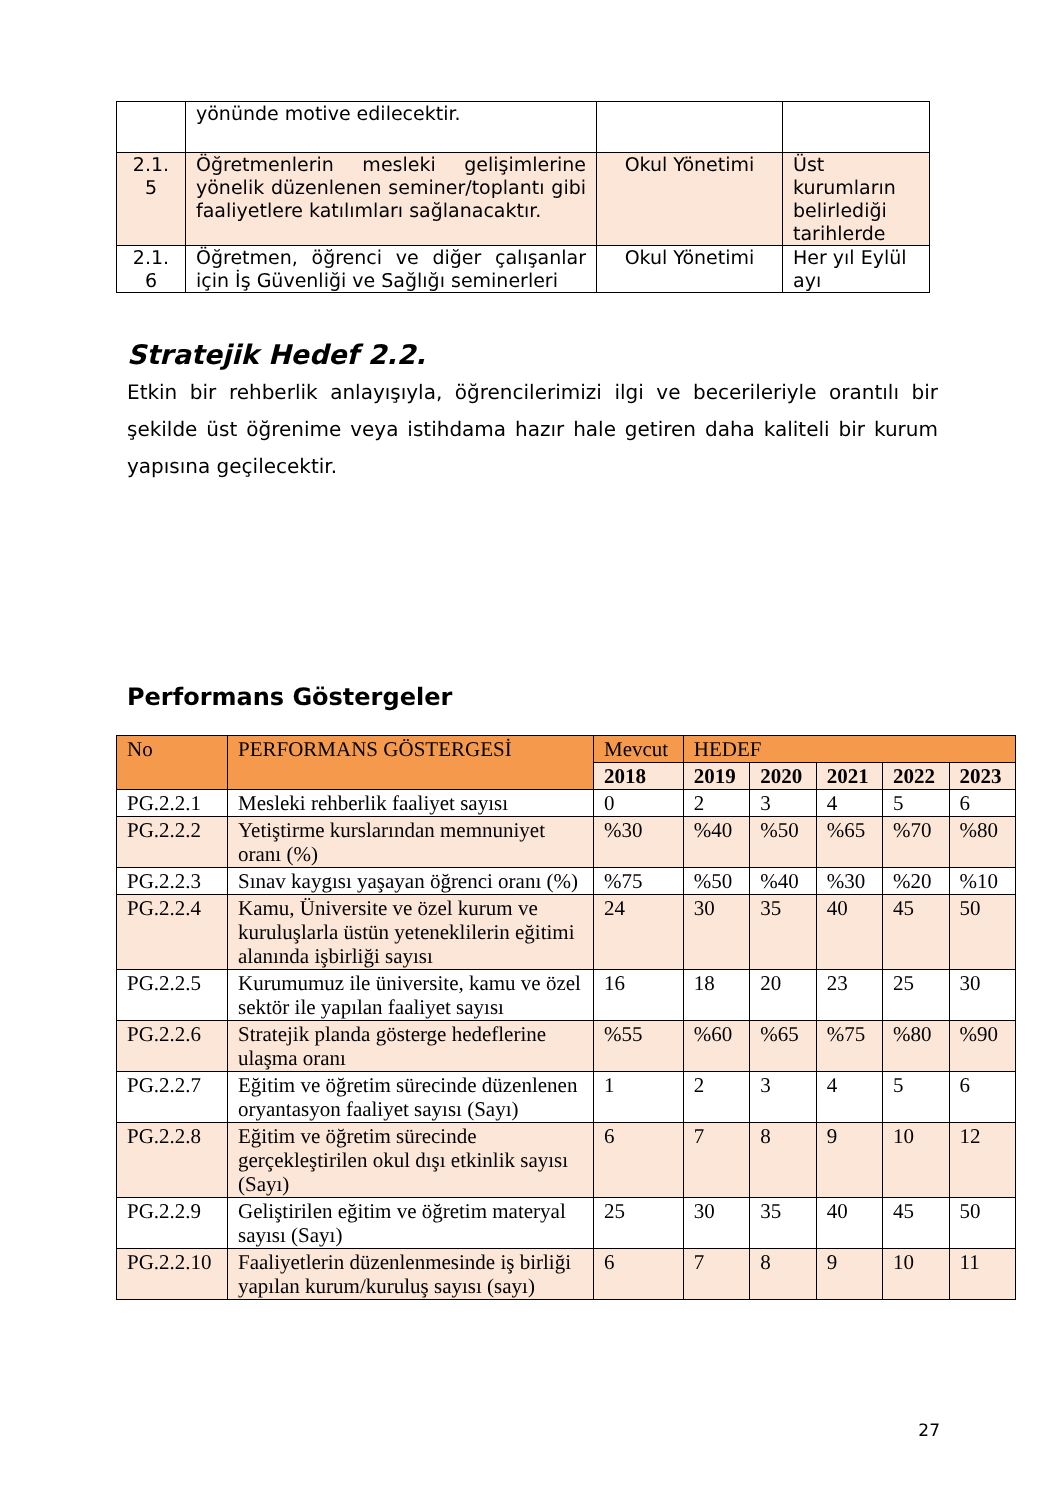| | yönünde motive edilecektir. | | |
| 2.1. 5 | Öğretmenlerin mesleki gelişimlerine yönelik düzenlenen seminer/toplantı gibi faaliyetlere katılımları sağlanacaktır. | Okul Yönetimi | Üst kurumların belirlediği tarihlerde |
| 2.1. 6 | Öğretmen, öğrenci ve diğer çalışanlar için İş Güvenliği ve Sağlığı seminerleri | Okul Yönetimi | Her yıl Eylül ayı |
Stratejik Hedef 2.2.
Etkin bir rehberlik anlayışıyla, öğrencilerimizi ilgi ve becerileriyle orantılı bir şekilde üst öğrenime veya istihdama hazır hale getiren daha kaliteli bir kurum yapısına geçilecektir.
Performans Göstergeler
| No | PERFORMANS GÖSTERGESİ | Mevcut | HEDEF | | | | |
| --- | --- | --- | --- | --- | --- | --- | --- |
| | | 2018 | 2019 | 2020 | 2021 | 2022 | 2023 |
| PG.2.2.1 | Mesleki rehberlik faaliyet sayısı | 0 | 2 | 3 | 4 | 5 | 6 |
| PG.2.2.2 | Yetiştirme kurslarından memnuniyet oranı (%) | %30 | %40 | %50 | %65 | %70 | %80 |
| PG.2.2.3 | Sınav kaygısı yaşayan öğrenci oranı (%) | %75 | %50 | %40 | %30 | %20 | %10 |
| PG.2.2.4 | Kamu, Üniversite ve özel kurum ve kuruluşlarla üstün yeteneklilerin eğitimi alanında işbirliği sayısı | 24 | 30 | 35 | 40 | 45 | 50 |
| PG.2.2.5 | Kurumumuz ile üniversite, kamu ve özel sektör ile yapılan faaliyet sayısı | 16 | 18 | 20 | 23 | 25 | 30 |
| PG.2.2.6 | Stratejik planda gösterge hedeflerine ulaşma oranı | %55 | %60 | %65 | %75 | %80 | %90 |
| PG.2.2.7 | Eğitim ve öğretim sürecinde düzenlenen oryantasyon faaliyet sayısı (Sayı) | 1 | 2 | 3 | 4 | 5 | 6 |
| PG.2.2.8 | Eğitim ve öğretim sürecinde gerçekleştirilen okul dışı etkinlik sayısı (Sayı) | 6 | 7 | 8 | 9 | 10 | 12 |
| PG.2.2.9 | Geliştirilen eğitim ve öğretim materyal sayısı (Sayı) | 25 | 30 | 35 | 40 | 45 | 50 |
| PG.2.2.10 | Faaliyetlerin düzenlenmesinde iş birliği yapılan kurum/kuruluş sayısı (sayı) | 6 | 7 | 8 | 9 | 10 | 11 |
27